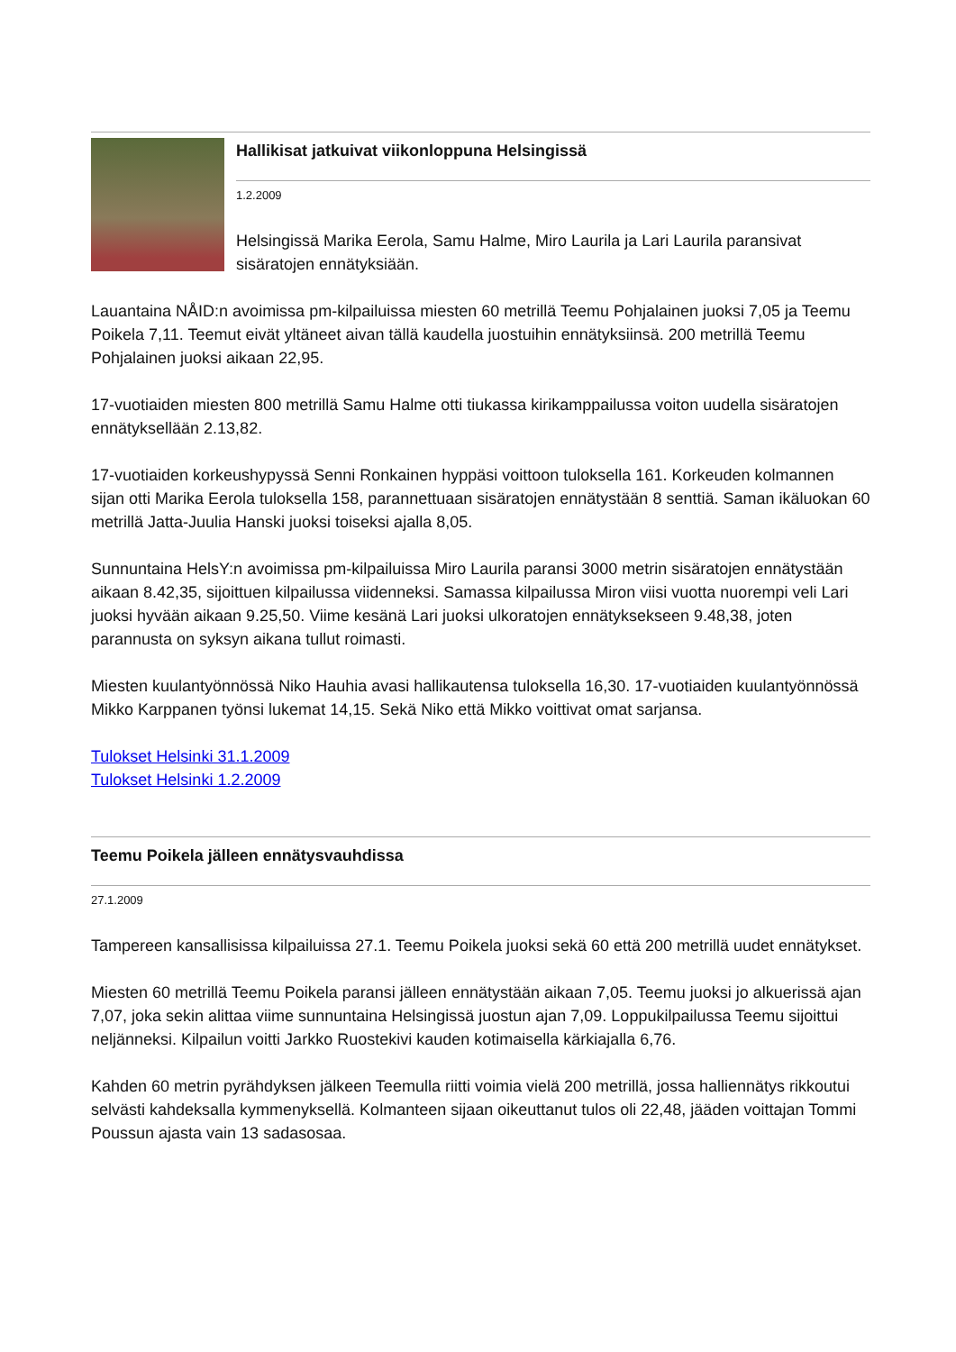Hallikisat jatkuivat viikonloppuna Helsingissä
1.2.2009
Helsingissä Marika Eerola, Samu Halme, Miro Laurila ja Lari Laurila paransivat sisäratojen ennätyksiään.
Lauantaina NÅID:n avoimissa pm-kilpailuissa miesten 60 metrillä Teemu Pohjalainen juoksi 7,05 ja Teemu Poikela 7,11. Teemut eivät yltäneet aivan tällä kaudella juostuihin ennätyksiinsä. 200 metrillä Teemu Pohjalainen juoksi aikaan 22,95.
17-vuotiaiden miesten 800 metrillä Samu Halme otti tiukassa kirikamppailussa voiton uudella sisäratojen ennätyksellään 2.13,82.
17-vuotiaiden korkeushypyssä Senni Ronkainen hyppäsi voittoon tuloksella 161. Korkeuden kolmannen sijan otti Marika Eerola tuloksella 158, parannettuaan sisäratojen ennätystään 8 senttiä. Saman ikäluokan 60 metrillä Jatta-Juulia Hanski juoksi toiseksi ajalla 8,05.
Sunnuntaina HelsY:n avoimissa pm-kilpailuissa Miro Laurila paransi 3000 metrin sisäratojen ennätystään aikaan 8.42,35, sijoittuen kilpailussa viidenneksi. Samassa kilpailussa Miron viisi vuotta nuorempi veli Lari juoksi hyvään aikaan 9.25,50. Viime kesänä Lari juoksi ulkoratojen ennätyksekseen 9.48,38, joten parannusta on syksyn aikana tullut roimasti.
Miesten kuulantyönnössä Niko Hauhia avasi hallikautensa tuloksella 16,30. 17-vuotiaiden kuulantyönnössä Mikko Karppanen työnsi lukemat 14,15. Sekä Niko että Mikko voittivat omat sarjansa.
Tulokset Helsinki 31.1.2009
Tulokset Helsinki 1.2.2009
Teemu Poikela jälleen ennätysvauhdissa
27.1.2009
Tampereen kansallisissa kilpailuissa 27.1. Teemu Poikela juoksi sekä 60 että 200 metrillä uudet ennätykset.
Miesten 60 metrillä Teemu Poikela paransi jälleen ennätystään aikaan 7,05. Teemu juoksi jo alkuerissä ajan 7,07, joka sekin alittaa viime sunnuntaina Helsingissä juostun ajan 7,09. Loppukilpailussa Teemu sijoittui neljänneksi. Kilpailun voitti Jarkko Ruostekivi kauden kotimaisella kärkiajalla 6,76.
Kahden 60 metrin pyrähdyksen jälkeen Teemulla riitti voimia vielä 200 metrillä, jossa halliennätys rikkoutui selvästi kahdeksalla kymmenyksellä. Kolmanteen sijaan oikeuttanut tulos oli 22,48, jääden voittajan Tommi Poussun ajasta vain 13 sadasosaa.